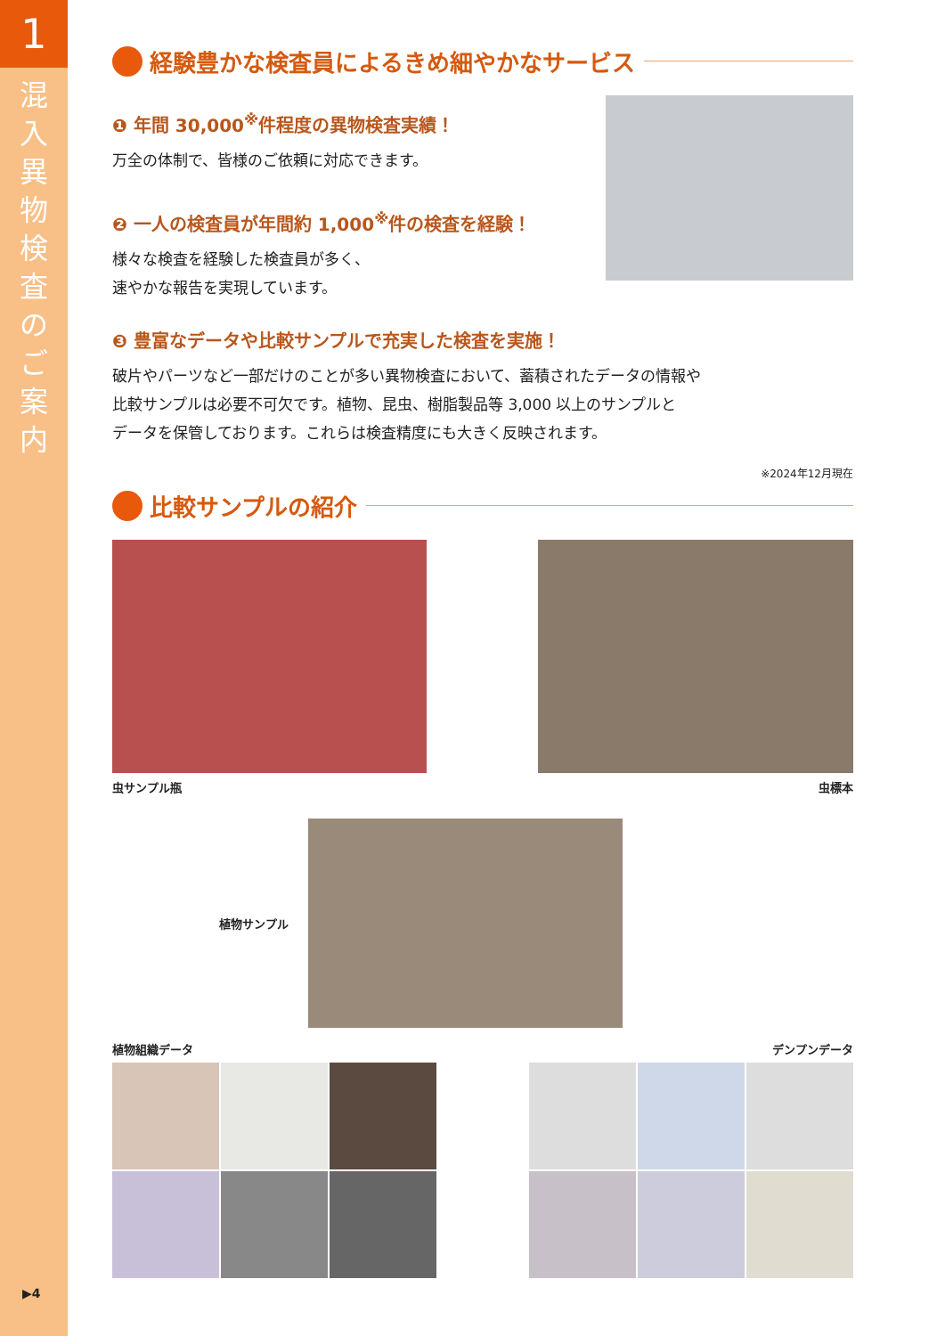1
混入異物検査のご案内
▶4
経験豊かな検査員によるきめ細やかなサービス
❶ 年間 30,000<sup>※</sup>件程度の異物検査実績！
万全の体制で、皆様のご依頼に対応できます。
❷ 一人の検査員が年間約 1,000<sup>※</sup>件の検査を経験！
様々な検査を経験した検査員が多く、
速やかな報告を実現しています。
❸ 豊富なデータや比較サンプルで充実した検査を実施！
破片やパーツなど一部だけのことが多い異物検査において、蓄積されたデータの情報や
比較サンプルは必要不可欠です。植物、昆虫、樹脂製品等 3,000 以上のサンプルと
データを保管しております。これらは検査精度にも大きく反映されます。
※2024年12月現在
比較サンプルの紹介
虫サンプル瓶 虫標本
植物サンプル
植物組織データ デンプンデータ